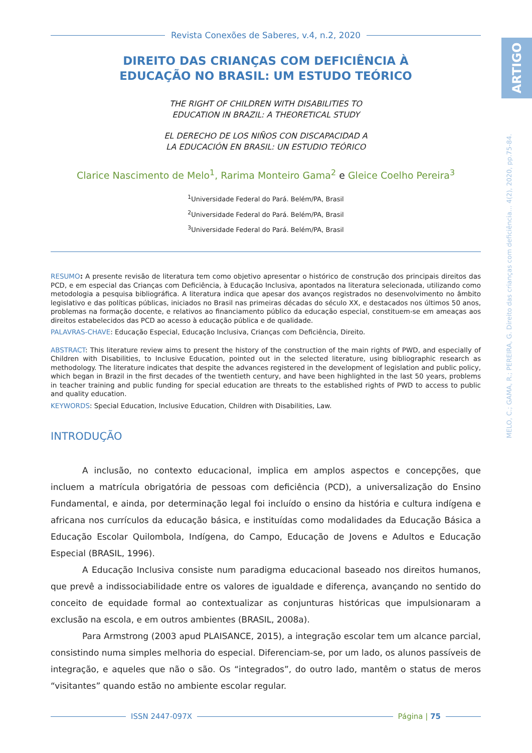Revista Conexões de Saberes, v.4, n.2, 2020
DIREITO DAS CRIANÇAS COM DEFICIÊNCIA À
EDUCAÇÃO NO BRASIL: UM ESTUDO TEÓRICO
THE RIGHT OF CHILDREN WITH DISABILITIES TO
EDUCATION IN BRAZIL: A THEORETICAL STUDY
EL DERECHO DE LOS NIÑOS CON DISCAPACIDAD A
LA EDUCACIÓN EN BRASIL: UN ESTUDIO TEÓRICO
Clarice Nascimento de Melo<sup>1</sup>, Rarima Monteiro Gama<sup>2</sup> e Gleice Coelho Pereira<sup>3</sup>
<sup>1</sup> Universidade Federal do Pará. Belém/PA, Brasil
<sup>2</sup> Universidade Federal do Pará. Belém/PA, Brasil
<sup>3</sup> Universidade Federal do Pará. Belém/PA, Brasil
RESUMO: A presente revisão de literatura tem como objetivo apresentar o histórico de construção dos principais direitos das PCD, e em especial das Crianças com Deficiência, à Educação Inclusiva, apontados na literatura selecionada, utilizando como metodologia a pesquisa bibliográfica. A literatura indica que apesar dos avanços registrados no desenvolvimento no âmbito legislativo e das políticas públicas, iniciados no Brasil nas primeiras décadas do século XX, e destacados nos últimos 50 anos, problemas na formação docente, e relativos ao financiamento público da educação especial, constituem-se em ameaças aos direitos estabelecidos das PCD ao acesso à educação pública e de qualidade.
PALAVRAS-CHAVE: Educação Especial, Educação Inclusiva, Crianças com Deficiência, Direito.
ABSTRACT: This literature review aims to present the history of the construction of the main rights of PWD, and especially of Children with Disabilities, to Inclusive Education, pointed out in the selected literature, using bibliographic research as methodology. The literature indicates that despite the advances registered in the development of legislation and public policy, which began in Brazil in the first decades of the twentieth century, and have been highlighted in the last 50 years, problems in teacher training and public funding for special education are threats to the established rights of PWD to access to public and quality education.
KEYWORDS: Special Education, Inclusive Education, Children with Disabilities, Law.
INTRODUÇÃO
A inclusão, no contexto educacional, implica em amplos aspectos e concepções, que incluem a matrícula obrigatória de pessoas com deficiência (PCD), a universalização do Ensino Fundamental, e ainda, por determinação legal foi incluído o ensino da história e cultura indígena e africana nos currículos da educação básica, e instituídas como modalidades da Educação Básica a Educação Escolar Quilombola, Indígena, do Campo, Educação de Jovens e Adultos e Educação Especial (BRASIL, 1996).
A Educação Inclusiva consiste num paradigma educacional baseado nos direitos humanos, que prevê a indissociabilidade entre os valores de igualdade e diferença, avançando no sentido do conceito de equidade formal ao contextualizar as conjunturas históricas que impulsionaram a exclusão na escola, e em outros ambientes (BRASIL, 2008a).
Para Armstrong (2003 apud PLAISANCE, 2015), a integração escolar tem um alcance parcial, consistindo numa simples melhoria do especial. Diferenciam-se, por um lado, os alunos passíveis de integração, e aqueles que não o são. Os “integrados”, do outro lado, mantêm o status de meros “visitantes” quando estão no ambiente escolar regular.
ISSN 2447-097X Página | 75
ARTIGO
MELO, C.; GAMA, R.; PEREIRA, G. Direito das crianças com deficiência... 4(2), 2020, pp.75-84.